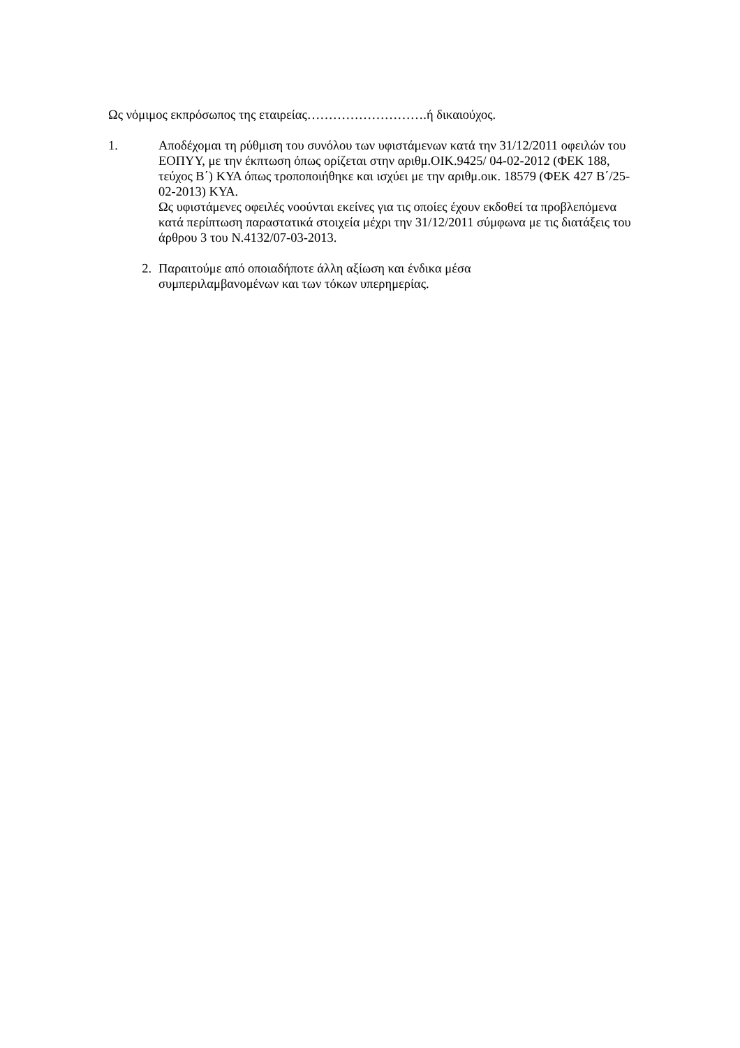Ως νόμιμος εκπρόσωπος της εταιρείας……………………….ή δικαιούχος.
1. Αποδέχομαι τη ρύθμιση του συνόλου των υφιστάμενων κατά την 31/12/2011 οφειλών του ΕΟΠΥΥ, με την έκπτωση όπως ορίζεται στην αριθμ.ΟΙΚ.9425/ 04-02-2012 (ΦΕΚ 188, τεύχος Β΄) ΚΥΑ όπως τροποποιήθηκε και ισχύει με την αριθμ.οικ. 18579 (ΦΕΚ 427 Β΄/25-02-2013) ΚΥΑ.
Ως υφιστάμενες οφειλές νοούνται εκείνες για τις οποίες έχουν εκδοθεί τα προβλεπόμενα κατά περίπτωση παραστατικά στοιχεία μέχρι την 31/12/2011 σύμφωνα με τις διατάξεις του άρθρου 3 του Ν.4132/07-03-2013.
2. Παραιτούμε από οποιαδήποτε άλλη αξίωση και ένδικα μέσα
συμπεριλαμβανομένων και των τόκων υπερημερίας.